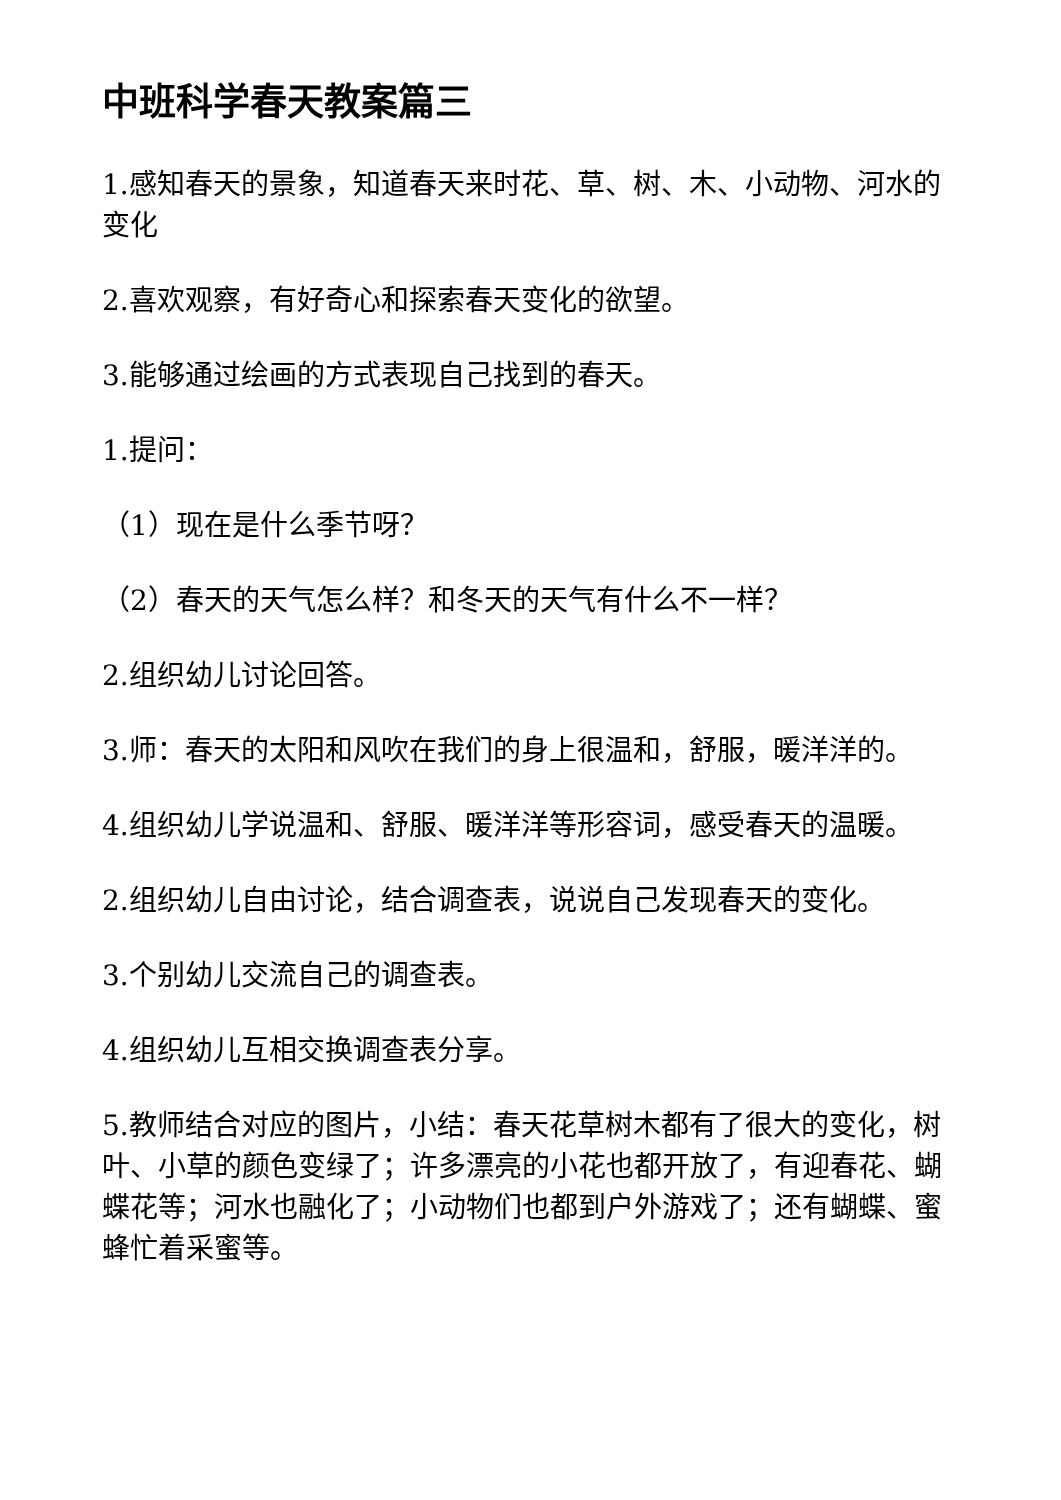中班科学春天教案篇三
1.感知春天的景象，知道春天来时花、草、树、木、小动物、河水的变化
2.喜欢观察，有好奇心和探索春天变化的欲望。
3.能够通过绘画的方式表现自己找到的春天。
1.提问：
（1）现在是什么季节呀？
（2）春天的天气怎么样？和冬天的天气有什么不一样？
2.组织幼儿讨论回答。
3.师：春天的太阳和风吹在我们的身上很温和，舒服，暖洋洋的。
4.组织幼儿学说温和、舒服、暖洋洋等形容词，感受春天的温暖。
2.组织幼儿自由讨论，结合调查表，说说自己发现春天的变化。
3.个别幼儿交流自己的调查表。
4.组织幼儿互相交换调查表分享。
5.教师结合对应的图片，小结：春天花草树木都有了很大的变化，树叶、小草的颜色变绿了；许多漂亮的小花也都开放了，有迎春花、蝴蝶花等；河水也融化了；小动物们也都到户外游戏了；还有蝴蝶、蜜蜂忙着采蜜等。